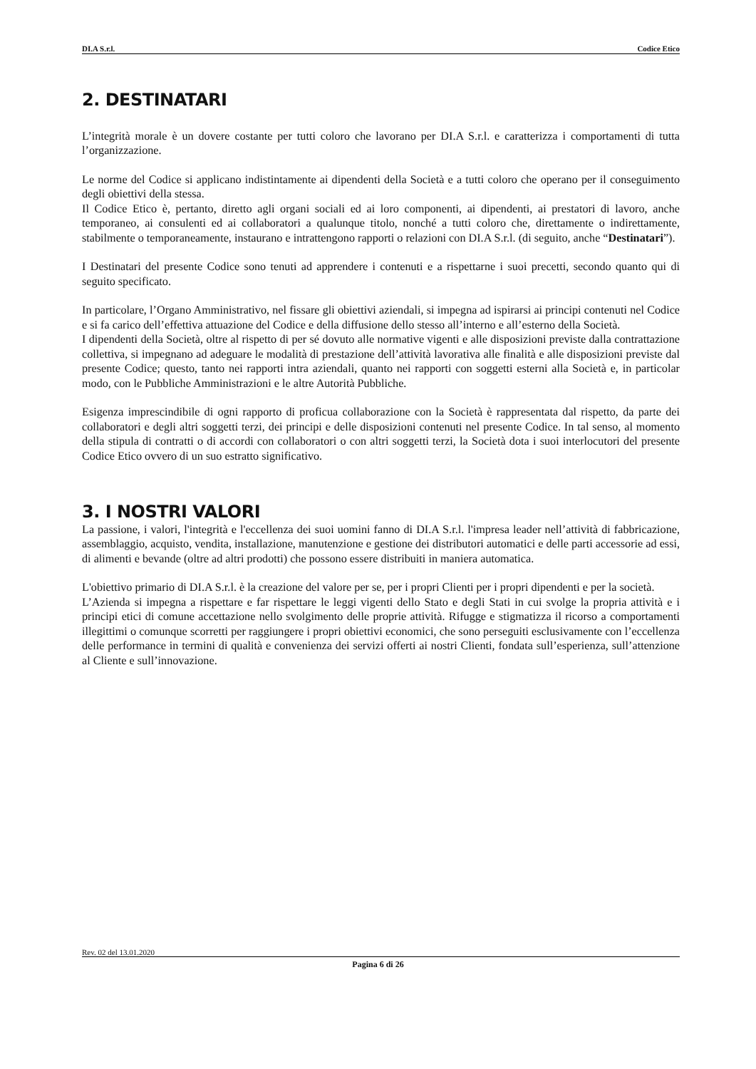DI.A S.r.l. Codice Etico
2. DESTINATARI
L’integrità morale è un dovere costante per tutti coloro che lavorano per DI.A S.r.l. e caratterizza i comportamenti di tutta l’organizzazione.
Le norme del Codice si applicano indistintamente ai dipendenti della Società e a tutti coloro che operano per il conseguimento degli obiettivi della stessa.
Il Codice Etico è, pertanto, diretto agli organi sociali ed ai loro componenti, ai dipendenti, ai prestatori di lavoro, anche temporaneo, ai consulenti ed ai collaboratori a qualunque titolo, nonché a tutti coloro che, direttamente o indirettamente, stabilmente o temporaneamente, instaurano e intrattengono rapporti o relazioni con DI.A S.r.l. (di seguito, anche “Destinatari”).
I Destinatari del presente Codice sono tenuti ad apprendere i contenuti e a rispettarne i suoi precetti, secondo quanto qui di seguito specificato.
In particolare, l’Organo Amministrativo, nel fissare gli obiettivi aziendali, si impegna ad ispirarsi ai principi contenuti nel Codice e si fa carico dell’effettiva attuazione del Codice e della diffusione dello stesso all’interno e all’esterno della Società.
I dipendenti della Società, oltre al rispetto di per sé dovuto alle normative vigenti e alle disposizioni previste dalla contrattazione collettiva, si impegnano ad adeguare le modalità di prestazione dell’attività lavorativa alle finalità e alle disposizioni previste dal presente Codice; questo, tanto nei rapporti intra aziendali, quanto nei rapporti con soggetti esterni alla Società e, in particolar modo, con le Pubbliche Amministrazioni e le altre Autorità Pubbliche.
Esigenza imprescindibile di ogni rapporto di proficua collaborazione con la Società è rappresentata dal rispetto, da parte dei collaboratori e degli altri soggetti terzi, dei principi e delle disposizioni contenuti nel presente Codice. In tal senso, al momento della stipula di contratti o di accordi con collaboratori o con altri soggetti terzi, la Società dota i suoi interlocutori del presente Codice Etico ovvero di un suo estratto significativo.
3. I NOSTRI VALORI
La passione, i valori, l'integrità e l'eccellenza dei suoi uomini fanno di DI.A S.r.l. l'impresa leader nell’attività di fabbricazione, assemblaggio, acquisto, vendita, installazione, manutenzione e gestione dei distributori automatici e delle parti accessorie ad essi, di alimenti e bevande (oltre ad altri prodotti) che possono essere distribuiti in maniera automatica.
L'obiettivo primario di DI.A S.r.l. è la creazione del valore per se, per i propri Clienti per i propri dipendenti e per la società.
L’Azienda si impegna a rispettare e far rispettare le leggi vigenti dello Stato e degli Stati in cui svolge la propria attività e i principi etici di comune accettazione nello svolgimento delle proprie attività. Rifugge e stigmatizza il ricorso a comportamenti illegittimi o comunque scorretti per raggiungere i propri obiettivi economici, che sono perseguiti esclusivamente con l’eccellenza delle performance in termini di qualità e convenienza dei servizi offerti ai nostri Clienti, fondata sull’esperienza, sull’attenzione al Cliente e sull’innovazione.
Rev. 02 del 13.01.2020
Pagina 6 di 26